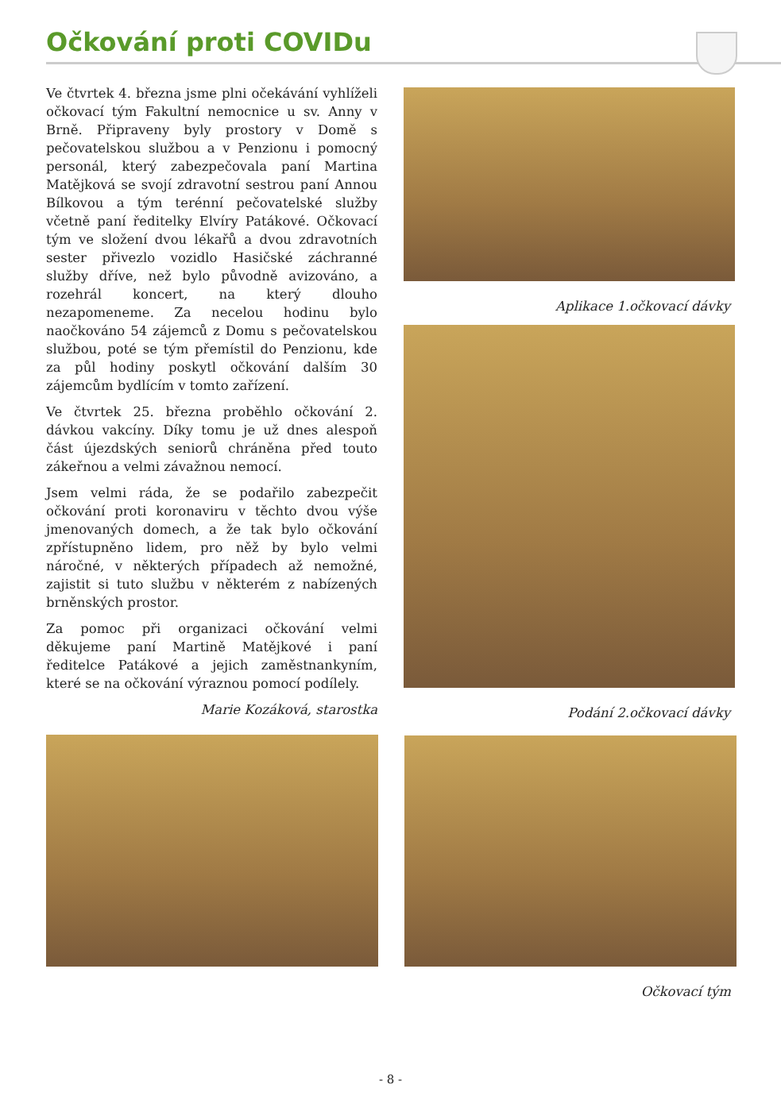Očkování proti COVIDu
Ve čtvrtek 4. března jsme plni očekávání vyhlíželi očkovací tým Fakultní nemocnice u sv. Anny v Brně. Připraveny byly prostory v Domě s pečovatelskou službou a v Penzionu i pomocný personál, který zabezpečovala paní Martina Matějková se svojí zdravotní sestrou paní Annou Bílkovou a tým terénní pečovatelské služby včetně paní ředitelky Elvíry Patákové. Očkovací tým ve složení dvou lékařů a dvou zdravotních sester přivezlo vozidlo Hasičské záchranné služby dříve, než bylo původně avizováno, a rozehrál koncert, na který dlouho nezapomeneme. Za necelou hodinu bylo naočkováno 54 zájemců z Domu s pečovatelskou službou, poté se tým přemístil do Penzionu, kde za půl hodiny poskytl očkování dalším 30 zájemcům bydlícím v tomto zařízení.
Ve čtvrtek 25. března proběhlo očkování 2. dávkou vakcíny. Díky tomu je už dnes alespoň část újezdských seniorů chráněna před touto zákeřnou a velmi závažnou nemocí.
Jsem velmi ráda, že se podařilo zabezpečit očkování proti koronaviru v těchto dvou výše jmenovaných domech, a že tak bylo očkování zpřístupněno lidem, pro něž by bylo velmi náročné, v některých případech až nemožné, zajistit si tuto službu v některém z nabízených brněnských prostor.
Za pomoc při organizaci očkování velmi děkujeme paní Martině Matějkové i paní ředitelce Patákové a jejich zaměstnankyním, které se na očkování výraznou pomocí podílely.
Marie Kozáková, starostka
Aplikace 1.očkovací dávky
Podání 2.očkovací dávky
Očkovací tým
- 8 -